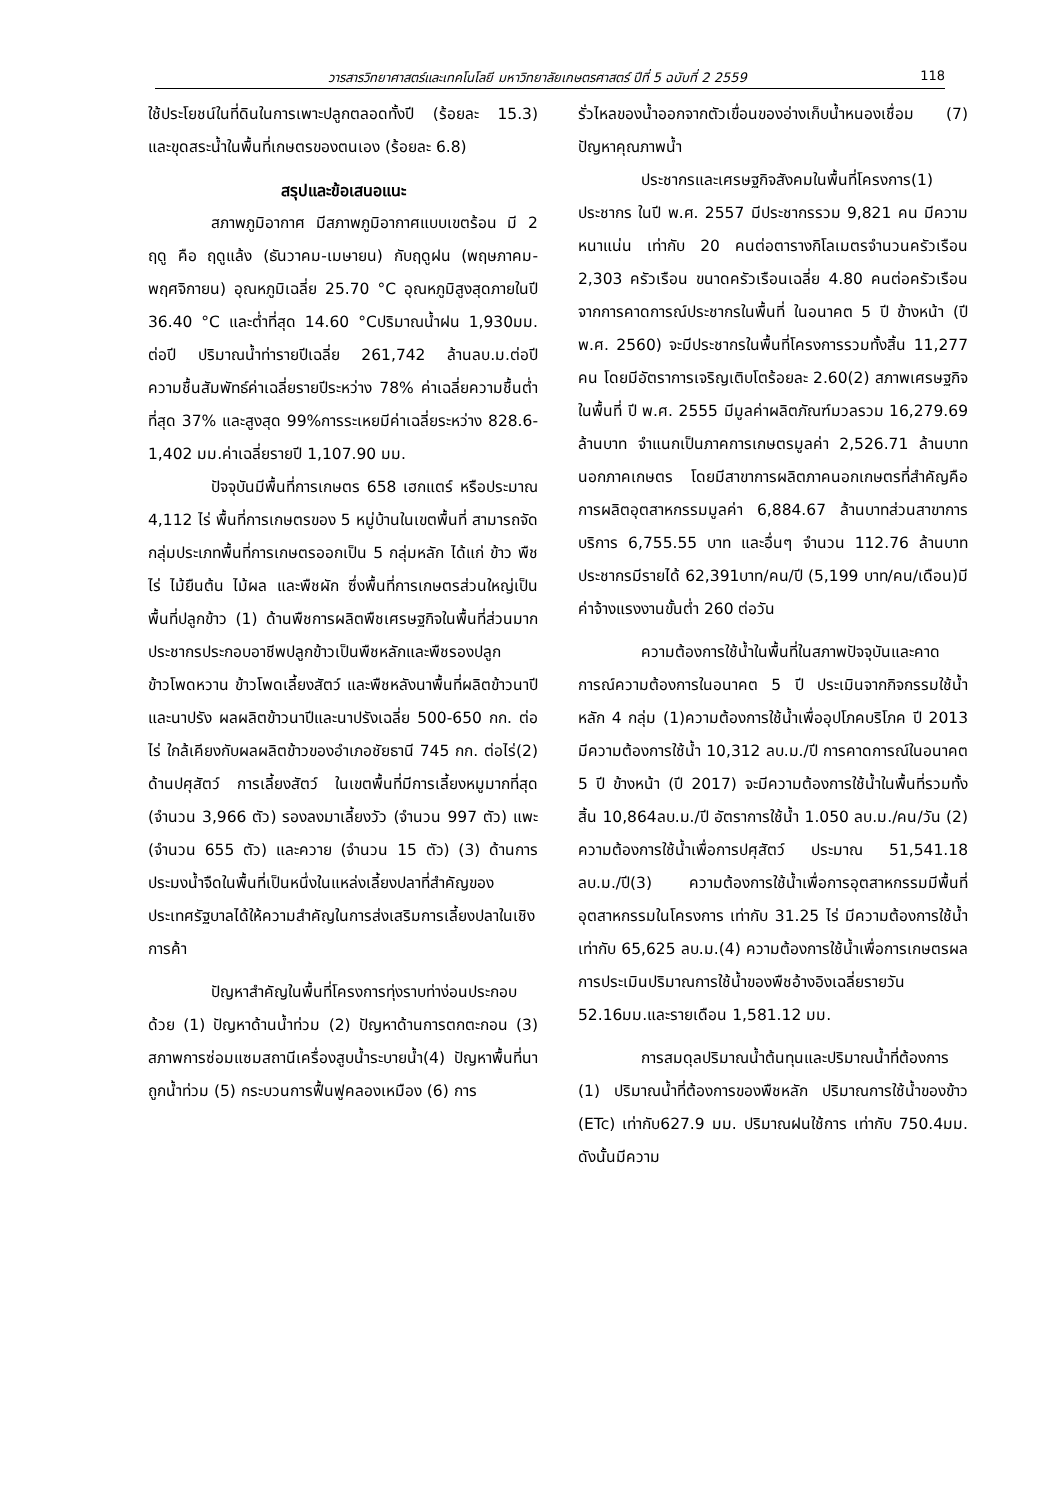วารสารวิทยาศาสตร์และเทคโนโลยี มหาวิทยาลัยเกษตรศาสตร์ ปีที่ 5 ฉบับที่ 2 2559 118
ใช้ประโยชน์ในที่ดินในการเพาะปลูกตลอดทั้งปี (ร้อยละ 15.3) และขุดสระน้ำในพื้นที่เกษตรของตนเอง (ร้อยละ 6.8)
สรุปและข้อเสนอแนะ
สภาพภูมิอากาศ มีสภาพภูมิอากาศแบบเขตร้อน มี 2 ฤดู คือ ฤดูแล้ง (ธันวาคม-เมษายน) กับฤดูฝน (พฤษภาคม-พฤศจิกายน) อุณหภูมิเฉลี่ย 25.70 °C อุณหภูมิสูงสุดภายในปี 36.40 °C และต่ำที่สุด 14.60 °Cปริมาณน้ำฝน 1,930มม. ต่อปี ปริมาณน้ำท่ารายปีเฉลี่ย 261,742 ล้านลบ.ม.ต่อปี ความชื้นสัมพัทธ์ค่าเฉลี่ยรายปีระหว่าง 78% ค่าเฉลี่ยความชื้นต่ำที่สุด 37% และสูงสุด 99%การระเหยมีค่าเฉลี่ยระหว่าง 828.6-1,402 มม.ค่าเฉลี่ยรายปี 1,107.90 มม.
ปัจจุบันมีพื้นที่การเกษตร 658 เฮกแตร์ หรือประมาณ 4,112 ไร่ พื้นที่การเกษตรของ 5 หมู่บ้านในเขตพื้นที่ สามารถจัดกลุ่มประเภทพื้นที่การเกษตรออกเป็น 5 กลุ่มหลัก ได้แก่ ข้าว พืชไร่ ไม้ยืนต้น ไม้ผล และพืชผัก ซึ่งพื้นที่การเกษตรส่วนใหญ่เป็นพื้นที่ปลูกข้าว (1) ด้านพืชการผลิตพืชเศรษฐกิจในพื้นที่ส่วนมากประชากรประกอบอาชีพปลูกข้าวเป็นพืชหลักและพืชรองปลูกข้าวโพดหวาน ข้าวโพดเลี้ยงสัตว์ และพืชหลังนาพื้นที่ผลิตข้าวนาปีและนาปรัง ผลผลิตข้าวนาปีและนาปรังเฉลี่ย 500-650 กก. ต่อไร่ ใกล้เคียงกับผลผลิตข้าวของอำเภอชัยธานี 745 กก. ต่อไร่(2) ด้านปศุสัตว์ การเลี้ยงสัตว์ ในเขตพื้นที่มีการเลี้ยงหมูมากที่สุด (จำนวน 3,966 ตัว) รองลงมาเลี้ยงวัว (จำนวน 997 ตัว) แพะ (จำนวน 655 ตัว) และควาย (จำนวน 15 ตัว) (3) ด้านการประมงน้ำจืดในพื้นที่เป็นหนึ่งในแหล่งเลี้ยงปลาที่สำคัญของประเทศรัฐบาลได้ให้ความสำคัญในการส่งเสริมการเลี้ยงปลาในเชิงการค้า
ปัญหาสำคัญในพื้นที่โครงการทุ่งราบท่าง่อนประกอบด้วย (1) ปัญหาด้านน้ำท่วม (2) ปัญหาด้านการตกตะกอน (3) สภาพการซ่อมแซมสถานีเครื่องสูบน้ำระบายน้ำ(4) ปัญหาพื้นที่นาถูกน้ำท่วม (5) กระบวนการฟื้นฟูคลองเหมือง (6) การ
รั่วไหลของน้ำออกจากตัวเขื่อนของอ่างเก็บน้ำหนองเชื่อม (7) ปัญหาคุณภาพน้ำ
ประชากรและเศรษฐกิจสังคมในพื้นที่โครงการ(1) ประชากร ในปี พ.ศ. 2557 มีประชากรรวม 9,821 คน มีความหนาแน่น เท่ากับ 20 คนต่อตารางกิโลเมตรจำนวนครัวเรือน 2,303 ครัวเรือน ขนาดครัวเรือนเฉลี่ย 4.80 คนต่อครัวเรือน จากการคาดการณ์ประชากรในพื้นที่ ในอนาคต 5 ปี ข้างหน้า (ปี พ.ศ. 2560) จะมีประชากรในพื้นที่โครงการรวมทั้งสิ้น 11,277 คน โดยมีอัตราการเจริญเติบโตร้อยละ 2.60(2) สภาพเศรษฐกิจ ในพื้นที่ ปี พ.ศ. 2555 มีมูลค่าผลิตภัณฑ์มวลรวม 16,279.69 ล้านบาท จำแนกเป็นภาคการเกษตรมูลค่า 2,526.71 ล้านบาทนอกภาคเกษตร โดยมีสาขาการผลิตภาคนอกเกษตรที่สำคัญคือ การผลิตอุตสาหกรรมมูลค่า 6,884.67 ล้านบาทส่วนสาขาการบริการ 6,755.55 บาท และอื่นๆ จำนวน 112.76 ล้านบาท ประชากรมีรายได้ 62,391บาท/คน/ปี (5,199 บาท/คน/เดือน)มีค่าจ้างแรงงานขั้นต่ำ 260 ต่อวัน
ความต้องการใช้น้ำในพื้นที่ในสภาพปัจจุบันและคาดการณ์ความต้องการในอนาคต 5 ปี ประเมินจากกิจกรรมใช้น้ำหลัก 4 กลุ่ม (1)ความต้องการใช้น้ำเพื่ออุปโภคบริโภค ปี 2013 มีความต้องการใช้น้ำ 10,312 ลบ.ม./ปี การคาดการณ์ในอนาคต 5 ปี ข้างหน้า (ปี 2017) จะมีความต้องการใช้น้ำในพื้นที่รวมทั้งสิ้น 10,864ลบ.ม./ปี อัตราการใช้น้ำ 1.050 ลบ.ม./คน/วัน (2) ความต้องการใช้น้ำเพื่อการปศุสัตว์ ประมาณ 51,541.18 ลบ.ม./ปี(3) ความต้องการใช้น้ำเพื่อการอุตสาหกรรมมีพื้นที่อุตสาหกรรมในโครงการ เท่ากับ 31.25 ไร่ มีความต้องการใช้น้ำเท่ากับ 65,625 ลบ.ม.(4) ความต้องการใช้น้ำเพื่อการเกษตรผลการประเมินปริมาณการใช้น้ำของพืชอ้างอิงเฉลี่ยรายวัน 52.16มม.และรายเดือน 1,581.12 มม.
การสมดุลปริมาณน้ำต้นทุนและปริมาณน้ำที่ต้องการ (1) ปริมาณน้ำที่ต้องการของพืชหลัก ปริมาณการใช้น้ำของข้าว (ETc) เท่ากับ627.9 มม. ปริมาณฝนใช้การ เท่ากับ 750.4มม. ดังนั้นมีความ